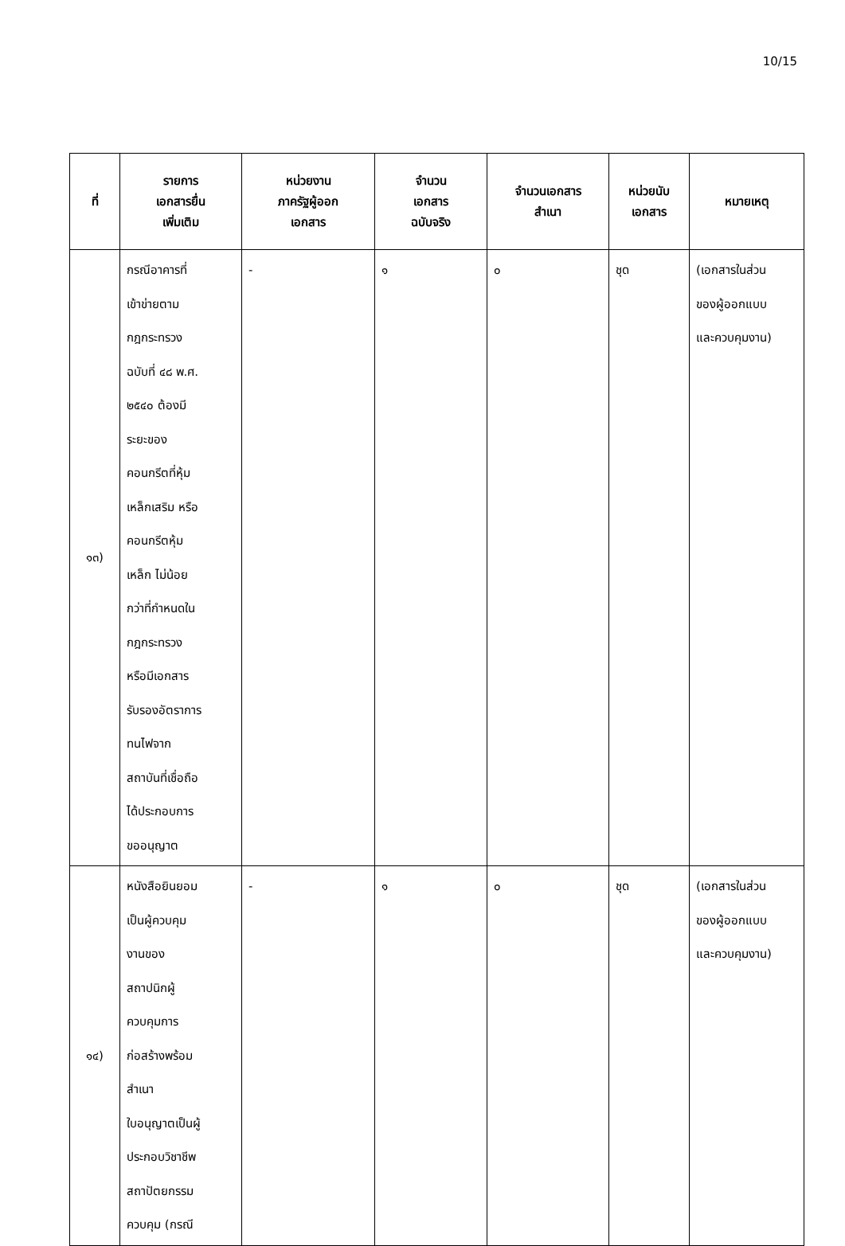10/15
| ที่ | รายการ เอกสารยื่น เพิ่มเติม | หน่วยงาน ภาครัฐผู้ออก เอกสาร | จำนวน เอกสาร ฉบับจริง | จำนวนเอกสาร สำเนา | หน่วยนับ เอกสาร | หมายเหตุ |
| --- | --- | --- | --- | --- | --- | --- |
| ๑๓) | กรณีอาคารที่ เข้าข่ายตาม กฎกระทรวง ฉบับที่ ๔๘ พ.ศ. ๒๕๔๐ ต้องมี ระยะของ คอนกรีตที่หุ้ม เหล็กเสริม หรือ คอนกรีตหุ้ม เหล็ก ไม่น้อย กว่าที่กำหนดใน กฎกระทรวง หรือมีเอกสาร รับรองอัตราการ ทนไฟจาก สถาบันที่เชื่อถือ ได้ประกอบการ ขออนุญาต | - | ๑ | ๐ | ชุด | (เอกสารในส่วน ของผู้ออกแบบ และควบคุมงาน) |
| ๑๔) | หนังสือยินยอม เป็นผู้ควบคุม งานของ สถาปนิกผู้ ควบคุมการ ก่อสร้างพร้อม สำเนา ใบอนุญาตเป็นผู้ ประกอบวิชาชีพ สถาปัตยกรรม ควบคุม (กรณี | - | ๑ | ๐ | ชุด | (เอกสารในส่วน ของผู้ออกแบบ และควบคุมงาน) |